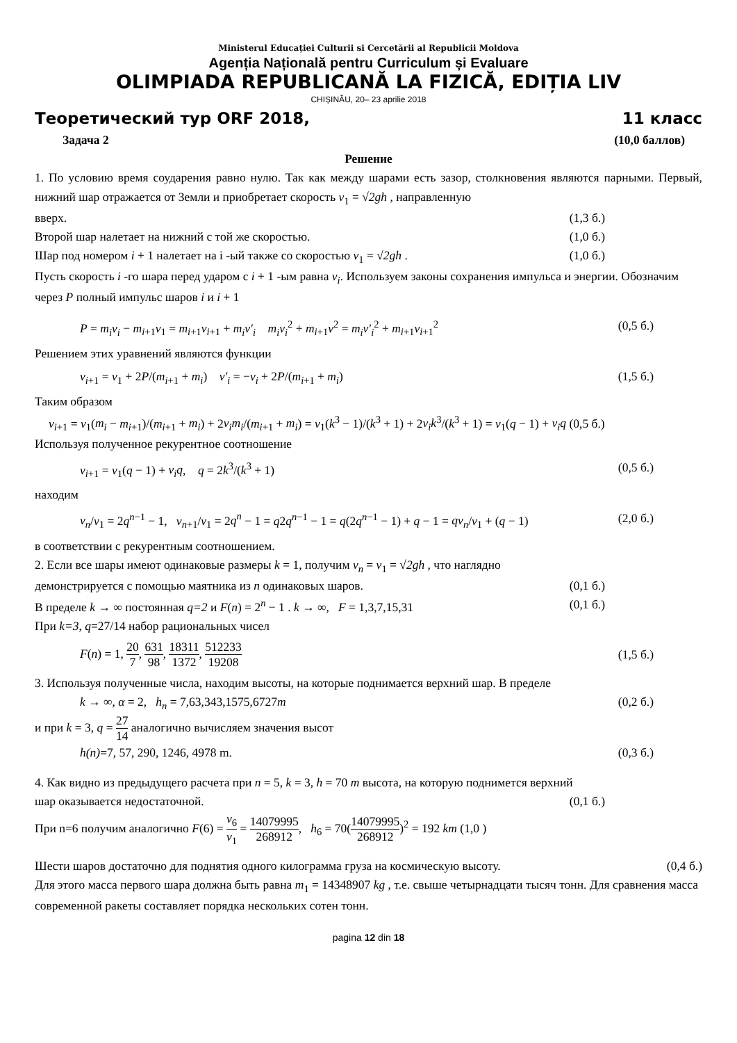Ministerul Educației Culturii si Cercetării al Republicii Moldova
Agenția Națională pentru Curriculum și Evaluare
OLIMPIADA REPUBLICANĂ LA FIZICĂ, EDIȚIA LIV
CHIȘINĂU, 20– 23 aprilie 2018
Теоретический тур ORF 2018, 11 класс
Задача 2 (10,0 баллов)
Решение
1. По условию время соударения равно нулю. Так как между шарами есть зазор, столкновения являются парными. Первый, нижний шар отражается от Земли и приобретает скорость v<sub>1</sub> = √2gh , направленную
вверх. (1,3 б.)
Второй шар налетает на нижний с той же скоростью. (1,0 б.)
Шар под номером i + 1 налетает на i -ый также со скоростью v<sub>1</sub> = √2gh . (1,0 б.)
Пусть скорость i -го шара перед ударом с i + 1 -ым равна v<sub>i</sub>. Используем законы сохранения импульса и энергии. Обозначим через P полный импульс шаров i и i + 1
P = m<sub>i</sub>v<sub>i</sub> − m<sub>i+1</sub>v<sub>1</sub> = m<sub>i+1</sub>v<sub>i+1</sub> + m<sub>i</sub>v′<sub>i</sub> m<sub>i</sub>v<sub>i</sub><sup>2</sup> + m<sub>i+1</sub>v<sup>2</sup> = m<sub>i</sub>v′<sub>i</sub><sup>2</sup> + m<sub>i+1</sub>v<sub>i+1</sub><sup>2</sup> (0,5 б.)
Решением этих уравнений являются функции
v<sub>i+1</sub> = v<sub>1</sub> + 2P/(m<sub>i+1</sub> + m<sub>i</sub>) v′<sub>i</sub> = −v<sub>i</sub> + 2P/(m<sub>i+1</sub> + m<sub>i</sub>) (1,5 б.)
Таким образом
v<sub>i+1</sub> = v<sub>1</sub>(m<sub>i</sub> − m<sub>i+1</sub>)/(m<sub>i+1</sub> + m<sub>i</sub>) + 2v<sub>i</sub>m<sub>i</sub>/(m<sub>i+1</sub> + m<sub>i</sub>) = v<sub>1</sub>(k<sup>3</sup> − 1)/(k<sup>3</sup> + 1) + 2v<sub>i</sub>k<sup>3</sup>/(k<sup>3</sup> + 1) = v<sub>1</sub>(q − 1) + v<sub>i</sub>q (0,5 б.)
Используя полученное рекурентное соотношение
v<sub>i+1</sub> = v<sub>1</sub>(q − 1) + v<sub>i</sub>q, q = 2k<sup>3</sup>/(k<sup>3</sup> + 1) (0,5 б.)
находим
v<sub>n</sub>/v<sub>1</sub> = 2q<sup>n−1</sup> − 1, v<sub>n+1</sub>/v<sub>1</sub> = 2q<sup>n</sup> − 1 = q2q<sup>n−1</sup> − 1 = q(2q<sup>n−1</sup> − 1) + q − 1 = qv<sub>n</sub>/v<sub>1</sub> + (q − 1) (2,0 б.)
в соответствии с рекурентным соотношением.
2. Если все шары имеют одинаковые размеры k = 1, получим v<sub>n</sub> = v<sub>1</sub> = √2gh , что наглядно
демонстрируется с помощью маятника из n одинаковых шаров. (0,1 б.)
В пределе k → ∞ постоянная q=2 и F(n) = 2<sup>n</sup> − 1 . k → ∞, F = 1,3,7,15,31 (0,1 б.)
При k=3, q=27/14 набор рациональных чисел
F(n) = 1, 20 7, 631 98, 18311 1372, 512233 19208 (1,5 б.)
3. Используя полученные числа, находим высоты, на которые поднимается верхний шар. В пределе
k → ∞, α = 2, h<sub>n</sub> = 7,63,343,1575,6727m (0,2 б.)
и при k = 3, q = 27 14 аналогично вычисляем значения высот
h(n)=7, 57, 290, 1246, 4978 m. (0,3 б.)
4. Как видно из предыдущего расчета при n = 5, k = 3, h = 70 m высота, на которую поднимется верхний
шар оказывается недостаточной. (0,1 б.)
При n=6 получим аналогично F(6) = v<sub>6</sub> v<sub>1</sub> = 14079995 268912, h<sub>6</sub> = 70(14079995 268912)<sup>2</sup> = 192 km (1,0 )
Шести шаров достаточно для поднятия одного килограмма груза на космическую высоту. (0,4 б.)
Для этого масса первого шара должна быть равна m<sub>1</sub> = 14348907 kg , т.е. свыше четырнадцати тысяч тонн. Для сравнения масса современной ракеты составляет порядка нескольких сотен тонн.
pagina 12 din 18